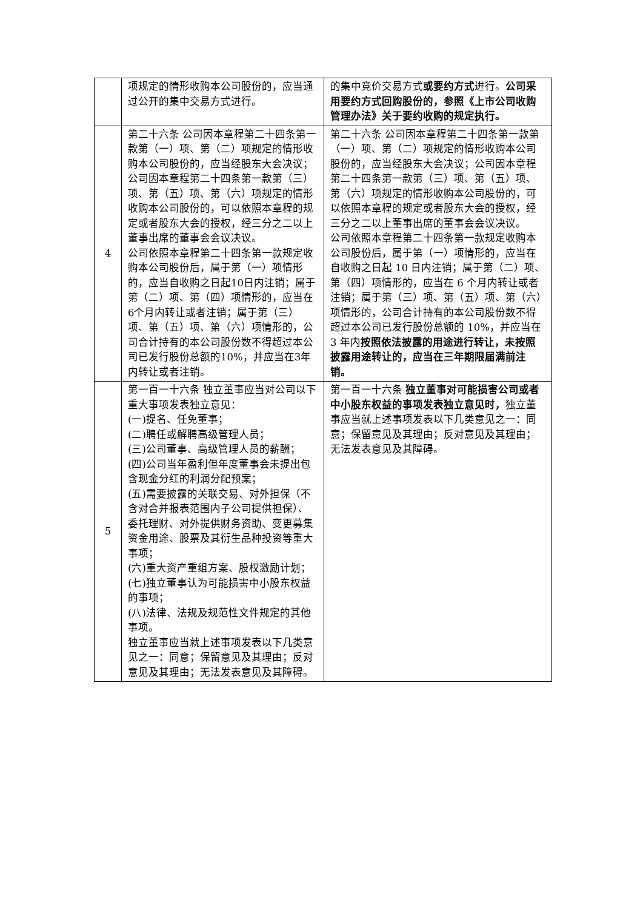| | 项规定的情形收购本公司股份的，应当通过公开的集中交易方式进行。 | 的集中竞价交易方式 或要约方式 进行。 公司采用要约方式回购股份的，参照《上市公司收购管理办法》关于要约收购的规定执行。 |
| 4 | 第二十六条 公司因本章程第二十四条第一款第（一）项、第（二）项规定的情形收购本公司股份的，应当经股东大会决议；公司因本章程第二十四条第一款第（三）项、第（五）项、第（六）项规定的情形收购本公司股份的，可以依照本章程的规定或者股东大会的授权，经三分之二以上董事出席的董事会会议决议。 公司依照本章程第二十四条第一款规定收购本公司股份后，属于第（一）项情形的，应当自收购之日起10日内注销；属于第（二）项、第（四）项情形的，应当在6个月内转让或者注销；属于第（三）项、第（五）项、第（六）项情形的，公司合计持有的本公司股份数不得超过本公司已发行股份总额的10%，并应当在3年内转让或者注销。 | 第二十六条 公司因本章程第二十四条第一款第（一）项、第（二）项规定的情形收购本公司股份的，应当经股东大会决议；公司因本章程第二十四条第一款第（三）项、第（五）项、第（六）项规定的情形收购本公司股份的，可以依照本章程的规定或者股东大会的授权，经三分之二以上董事出席的董事会会议决议。 公司依照本章程第二十四条第一款规定收购本公司股份后，属于第（一）项情形的，应当在自收购之日起 10 日内注销；属于第（二）项、第（四）项情形的，应当在 6 个月内转让或者注销；属于第（三）项、第（五）项、第（六）项情形的，公司合计持有的本公司股份数不得超过本公司已发行股份总额的 10%，并应当在 3 年内 按照依法披露的用途进行转让，未按照披露用途转让的，应当在三年期限届满前注销。 |
| 5 | 第一百一十六条 独立董事应当对公司以下重大事项发表独立意见： (一)提名、任免董事； (二)聘任或解聘高级管理人员； (三)公司董事、高级管理人员的薪酬； (四)公司当年盈利但年度董事会未提出包含现金分红的利润分配预案； (五)需要披露的关联交易、对外担保（不含对合并报表范围内子公司提供担保）、委托理财、对外提供财务资助、变更募集资金用途、股票及其衍生品种投资等重大事项； (六)重大资产重组方案、股权激励计划； (七)独立董事认为可能损害中小股东权益的事项； (八)法律、法规及规范性文件规定的其他事项。 独立董事应当就上述事项发表以下几类意见之一：同意；保留意见及其理由；反对意见及其理由；无法发表意见及其障碍。 | 第一百一十六条 独立董事对可能损害公司或者中小股东权益的事项发表独立意见时， 独立董事应当就上述事项发表以下几类意见之一：同意；保留意见及其理由；反对意见及其理由；无法发表意见及其障碍。 |